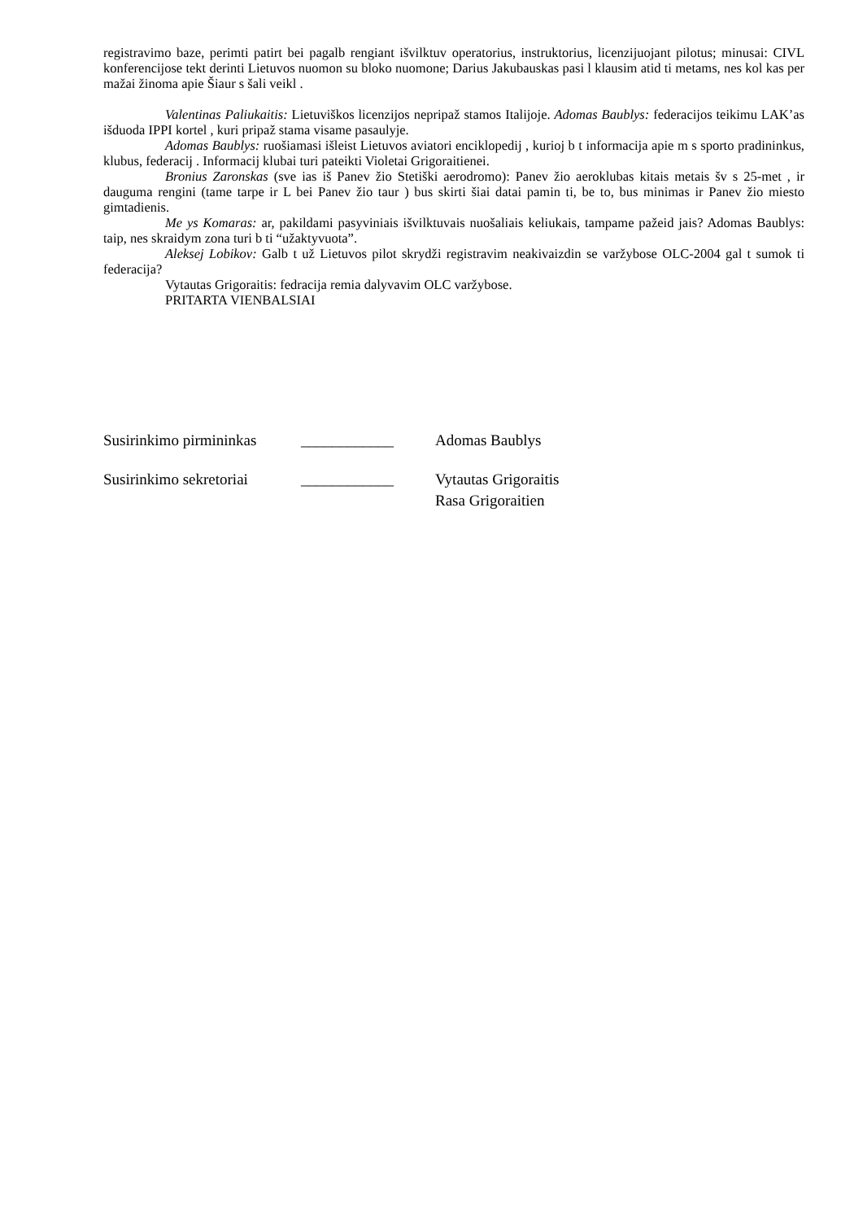registravimo baze, perimti patirt bei pagalb rengiant išvilktuv operatorius, instruktorius, licenzijuojant pilotus; minusai: CIVL konferencijose tekt derinti Lietuvos nuomon su bloko nuomone; Darius Jakubauskas pasi l klausim atid ti metams, nes kol kas per mažai žinoma apie Šiaur s šali veikl .
Valentinas Paliukaitis: Lietuviškos licenzijos nepripaž stamos Italijoje. Adomas Baublys: federacijos teikimu LAK’as išduoda IPPI kortel , kuri pripaž stama visame pasaulyje.
Adomas Baublys: ruošiamasi išleist Lietuvos aviatori enciklopedij , kurioj b t informacija apie m s sporto pradininkus, klubus, federacij . Informacij klubai turi pateikti Violetai Grigoraitienei.
Bronius Zaronskas (sve ias iš Panev žio Stetiški aerodromo): Panev žio aeroklubas kitais metais šv s 25-met , ir dauguma rengini (tame tarpe ir L bei Panev žio taur ) bus skirti šiai datai pamin ti, be to, bus minimas ir Panev žio miesto gimtadienis.
Me ys Komaras: ar, pakildami pasyviniais išvilktuvais nuošaliais keliukais, tampame pažeid jais? Adomas Baublys: taip, nes skraidym zona turi b ti “užaktyvuota”.
Aleksej Lobikov: Galb t už Lietuvos pilot skrydži registravim neakivaizdin se varžybose OLC-2004 gal t sumok ti federacija?
Vytautas Grigoraitis: fedracija remia dalyvavim OLC varžybose.
PRITARTA VIENBALSIAI
Susirinkimo pirmininkas ____________ Adomas Baublys
Susirinkimo sekretoriai ____________ Vytautas Grigoraitis
Rasa Grigoraitien